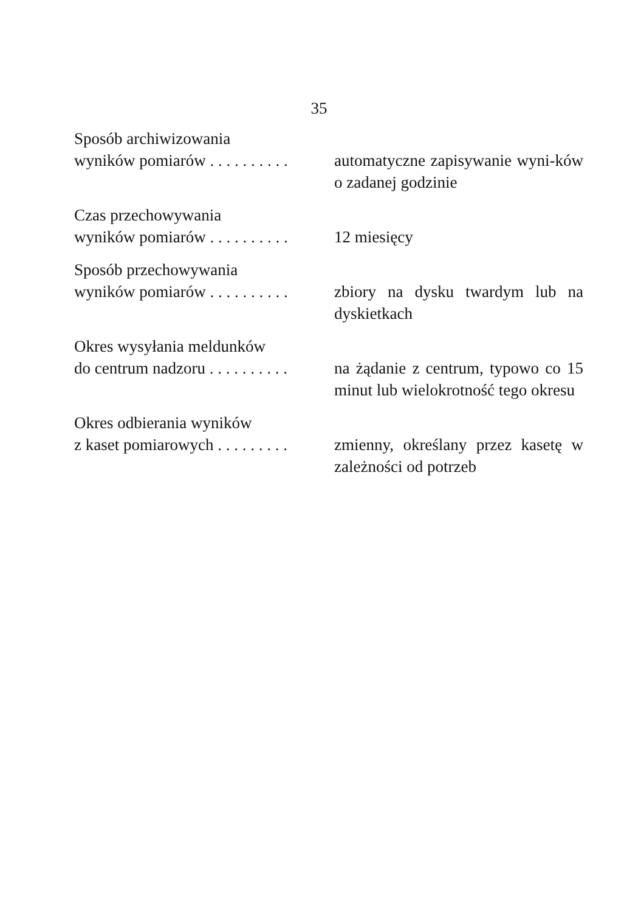35
Sposób archiwizowania
wyników pomiarów . . . . . . . . . .
automatyczne zapisywanie wyni-ków o zadanej godzinie
Czas przechowywania
wyników pomiarów . . . . . . . . . .
12 miesięcy
Sposób przechowywania
wyników pomiarów . . . . . . . . . .
zbiory na dysku twardym lub na dyskietkach
Okres wysyłania meldunków
do centrum nadzoru . . . . . . . . . .
na żądanie z centrum, typowo co 15 minut lub wielokrotność tego okresu
Okres odbierania wyników
z kaset pomiarowych . . . . . . . . .
zmienny, określany przez kasetę w zależności od potrzeb